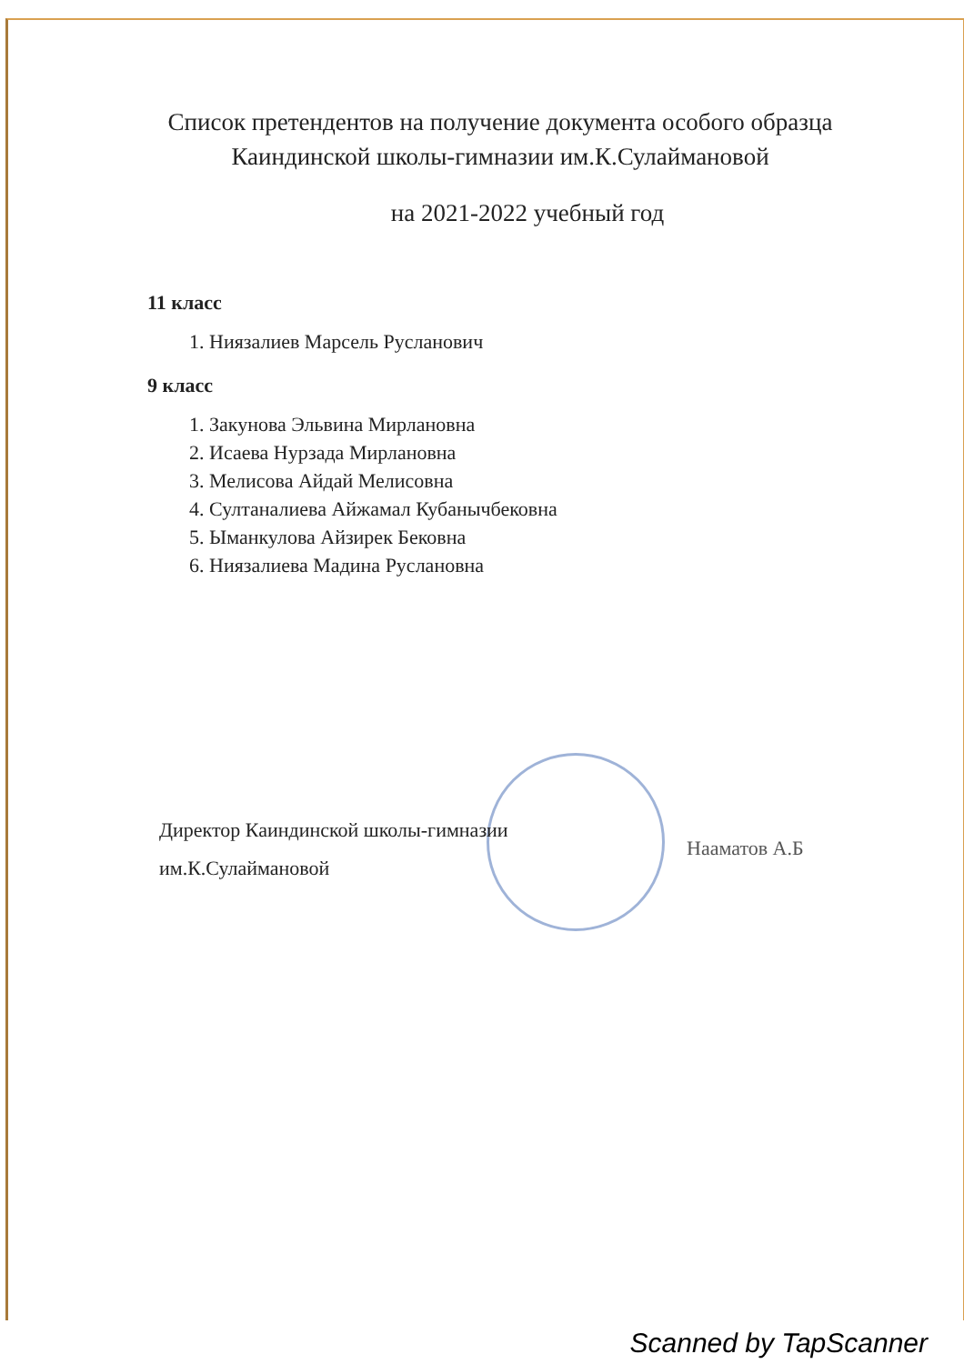Список претендентов на получение документа особого образца Каиндинской школы-гимназии им.К.Сулаймановой
на 2021-2022 учебный год
11 класс
1. Ниязалиев Марсель Русланович
9 класс
1. Закунова Эльвина Мирлановна
2. Исаева Нурзада Мирлановна
3. Мелисова Айдай Мелисовна
4. Султаналиева Айжамал Кубанычбековна
5. Ыманкулова Айзирек Бековна
6. Ниязалиева Мадина Руслановна
Директор Каиндинской школы-гимназии
им.К.Сулаймановой
Нааматов А.Б
Scanned by TapScanner